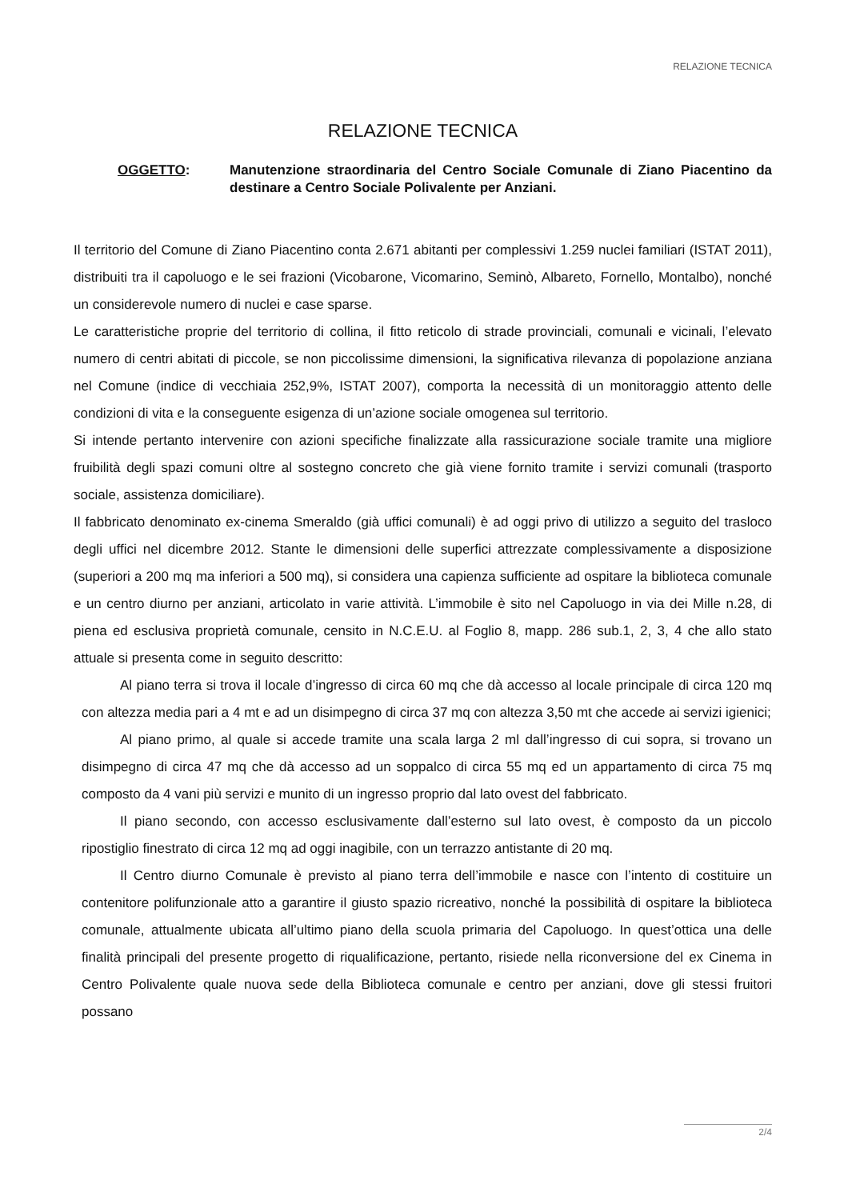RELAZIONE TECNICA
RELAZIONE TECNICA
OGGETTO: Manutenzione straordinaria del Centro Sociale Comunale di Ziano Piacentino da destinare a Centro Sociale Polivalente per Anziani.
Il territorio del Comune di Ziano Piacentino conta 2.671 abitanti per complessivi 1.259 nuclei familiari (ISTAT 2011), distribuiti tra il capoluogo e le sei frazioni (Vicobarone, Vicomarino, Seminò, Albareto, Fornello, Montalbo), nonché un considerevole numero di nuclei e case sparse.
Le caratteristiche proprie del territorio di collina, il fitto reticolo di strade provinciali, comunali e vicinali, l’elevato numero di centri abitati di piccole, se non piccolissime dimensioni, la significativa rilevanza di popolazione anziana nel Comune (indice di vecchiaia 252,9%, ISTAT 2007), comporta la necessità di un monitoraggio attento delle condizioni di vita e la conseguente esigenza di un’azione sociale omogenea sul territorio.
Si intende pertanto intervenire con azioni specifiche finalizzate alla rassicurazione sociale tramite una migliore fruibilità degli spazi comuni oltre al sostegno concreto che già viene fornito tramite i servizi comunali (trasporto sociale, assistenza domiciliare).
Il fabbricato denominato ex-cinema Smeraldo (già uffici comunali) è ad oggi privo di utilizzo a seguito del trasloco degli uffici nel dicembre 2012. Stante le dimensioni delle superfici attrezzate complessivamente a disposizione (superiori a 200 mq ma inferiori a 500 mq), si considera una capienza sufficiente ad ospitare la biblioteca comunale e un centro diurno per anziani, articolato in varie attività. L’immobile è sito nel Capoluogo in via dei Mille n.28, di piena ed esclusiva proprietà comunale, censito in N.C.E.U. al Foglio 8, mapp. 286 sub.1, 2, 3, 4 che allo stato attuale si presenta come in seguito descritto:
Al piano terra si trova il locale d’ingresso di circa 60 mq che dà accesso al locale principale di circa 120 mq con altezza media pari a 4 mt e ad un disimpegno di circa 37 mq con altezza 3,50 mt che accede ai servizi igienici;
Al piano primo, al quale si accede tramite una scala larga 2 ml dall’ingresso di cui sopra, si trovano un disimpegno di circa 47 mq che dà accesso ad un soppalco di circa 55 mq ed un appartamento di circa 75 mq composto da 4 vani più servizi e munito di un ingresso proprio dal lato ovest del fabbricato.
Il piano secondo, con accesso esclusivamente dall’esterno sul lato ovest, è composto da un piccolo ripostiglio finestrato di circa 12 mq ad oggi inagibile, con un terrazzo antistante di 20 mq.
Il Centro diurno Comunale è previsto al piano terra dell’immobile e nasce con l’intento di costituire un contenitore polifunzionale atto a garantire il giusto spazio ricreativo, nonché la possibilità di ospitare la biblioteca comunale, attualmente ubicata all’ultimo piano della scuola primaria del Capoluogo. In quest’ottica una delle finalità principali del presente progetto di riqualificazione, pertanto, risiede nella riconversione del ex Cinema in Centro Polivalente quale nuova sede della Biblioteca comunale e centro per anziani, dove gli stessi fruitori possano
2/4